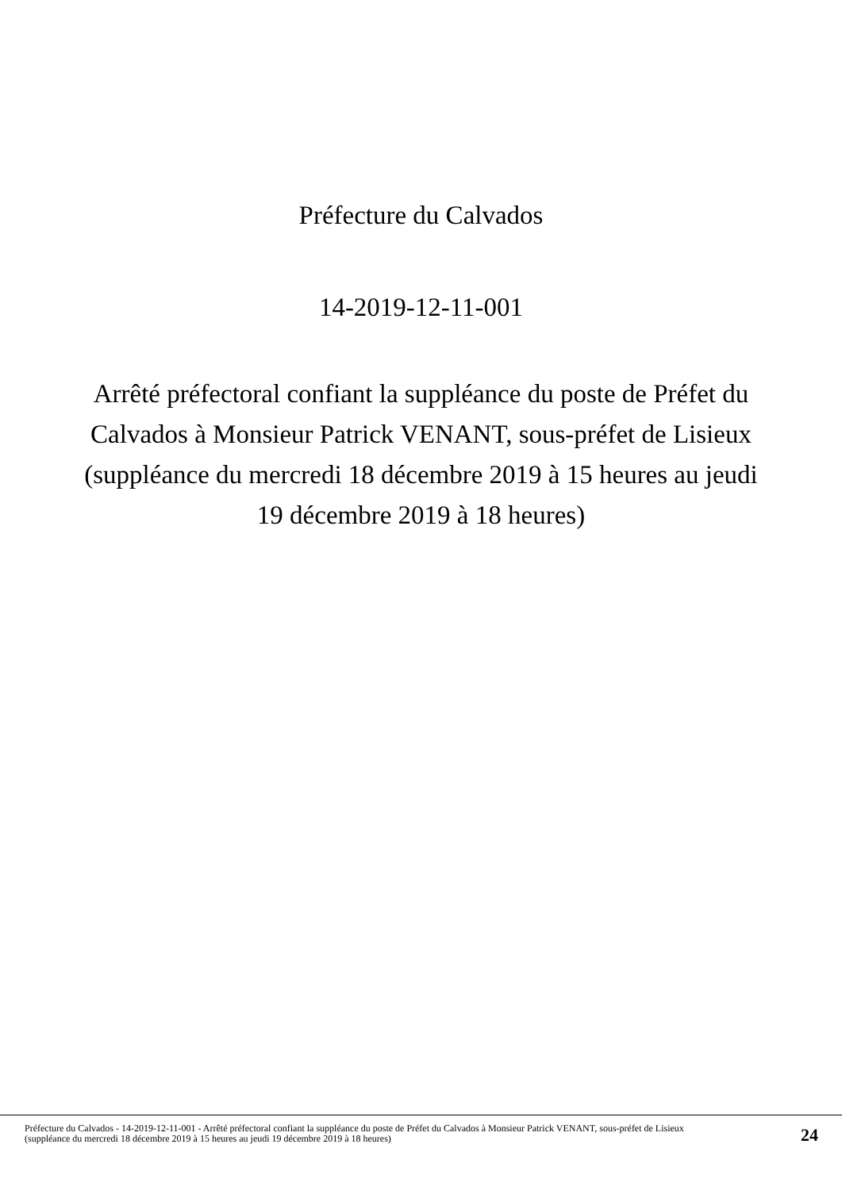Préfecture du Calvados
14-2019-12-11-001
Arrêté préfectoral confiant la suppléance du poste de Préfet du Calvados à Monsieur Patrick VENANT, sous-préfet de Lisieux (suppléance du mercredi 18 décembre 2019 à 15 heures au jeudi 19 décembre 2019 à 18 heures)
Préfecture du Calvados - 14-2019-12-11-001 - Arrêté préfectoral confiant la suppléance du poste de Préfet du Calvados à Monsieur Patrick VENANT, sous-préfet de Lisieux (suppléance du mercredi 18 décembre 2019 à 15 heures au jeudi 19 décembre 2019 à 18 heures)
24